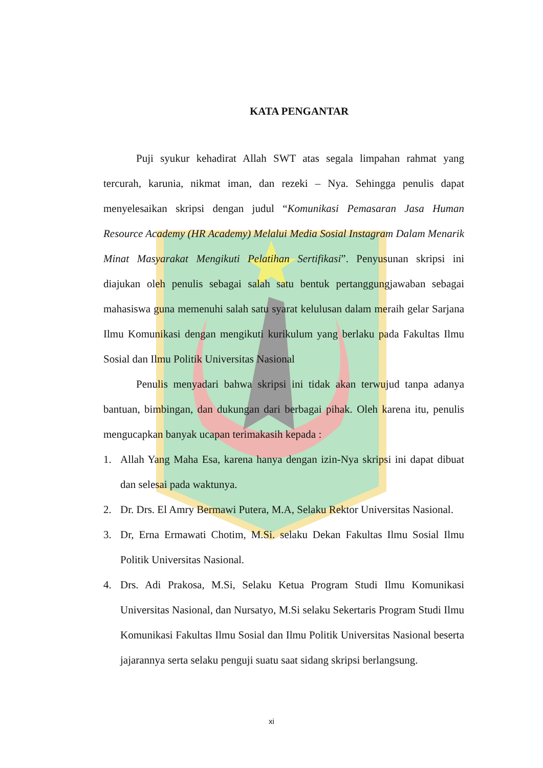KATA PENGANTAR
Puji syukur kehadirat Allah SWT atas segala limpahan rahmat yang tercurah, karunia, nikmat iman, dan rezeki – Nya. Sehingga penulis dapat menyelesaikan skripsi dengan judul “Komunikasi Pemasaran Jasa Human Resource Academy (HR Academy) Melalui Media Sosial Instagram Dalam Menarik Minat Masyarakat Mengikuti Pelatihan Sertifikasi”. Penyusunan skripsi ini diajukan oleh penulis sebagai salah satu bentuk pertanggungjawaban sebagai mahasiswa guna memenuhi salah satu syarat kelulusan dalam meraih gelar Sarjana Ilmu Komunikasi dengan mengikuti kurikulum yang berlaku pada Fakultas Ilmu Sosial dan Ilmu Politik Universitas Nasional
Penulis menyadari bahwa skripsi ini tidak akan terwujud tanpa adanya bantuan, bimbingan, dan dukungan dari berbagai pihak. Oleh karena itu, penulis mengucapkan banyak ucapan terimakasih kepada :
1. Allah Yang Maha Esa, karena hanya dengan izin-Nya skripsi ini dapat dibuat dan selesai pada waktunya.
2. Dr. Drs. El Amry Bermawi Putera, M.A, Selaku Rektor Universitas Nasional.
3. Dr, Erna Ermawati Chotim, M.Si. selaku Dekan Fakultas Ilmu Sosial Ilmu Politik Universitas Nasional.
4. Drs. Adi Prakosa, M.Si, Selaku Ketua Program Studi Ilmu Komunikasi Universitas Nasional, dan Nursatyo, M.Si selaku Sekertaris Program Studi Ilmu Komunikasi Fakultas Ilmu Sosial dan Ilmu Politik Universitas Nasional beserta jajarannya serta selaku penguji suatu saat sidang skripsi berlangsung.
xi